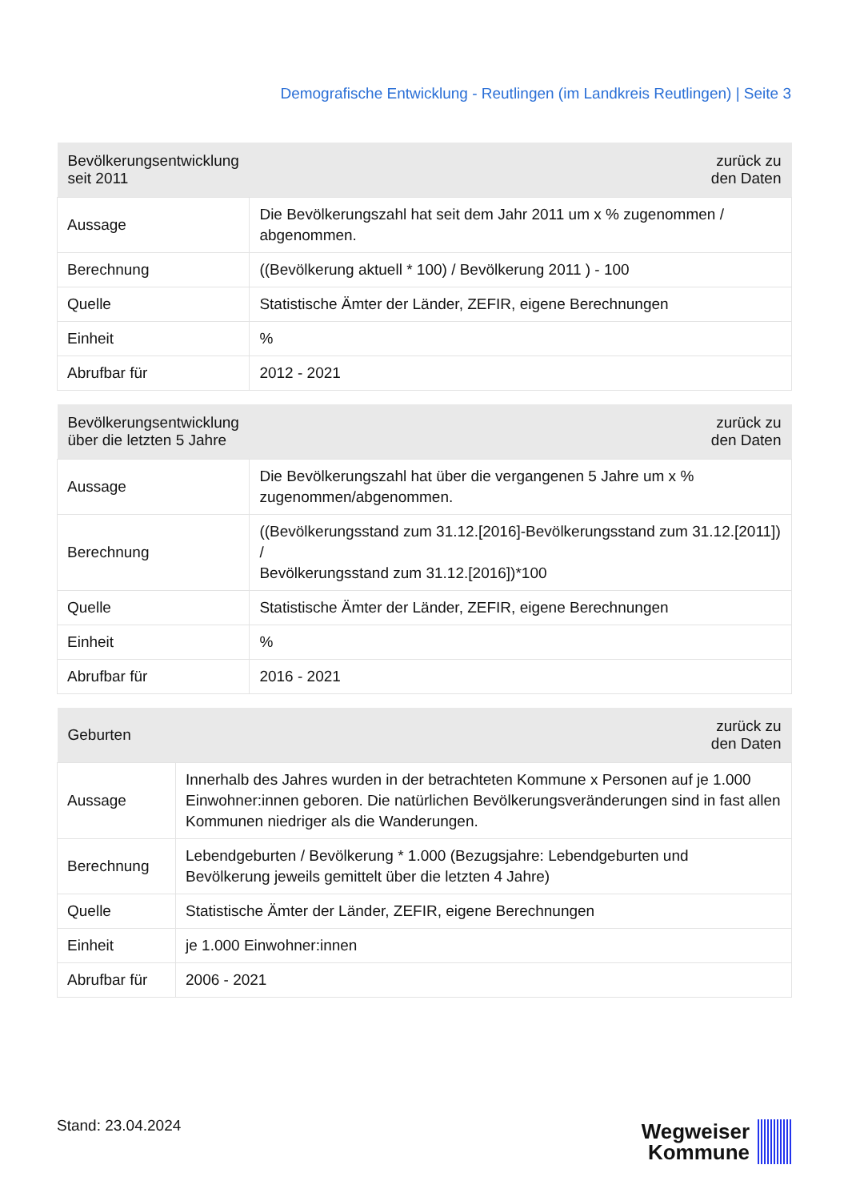Demografische Entwicklung - Reutlingen (im Landkreis Reutlingen) | Seite 3
| Bevölkerungsentwicklung seit 2011 | zurück zu den Daten |
| --- | --- |
| Aussage | Die Bevölkerungszahl hat seit dem Jahr 2011 um x % zugenommen / abgenommen. |
| Berechnung | ((Bevölkerung aktuell * 100) / Bevölkerung 2011 ) - 100 |
| Quelle | Statistische Ämter der Länder, ZEFIR, eigene Berechnungen |
| Einheit | % |
| Abrufbar für | 2012 - 2021 |
| Bevölkerungsentwicklung über die letzten 5 Jahre | zurück zu den Daten |
| --- | --- |
| Aussage | Die Bevölkerungszahl hat über die vergangenen 5 Jahre um x % zugenommen/abgenommen. |
| Berechnung | ((Bevölkerungsstand zum 31.12.[2016]-Bevölkerungsstand zum 31.12.[2011]) / Bevölkerungsstand zum 31.12.[2016])*100 |
| Quelle | Statistische Ämter der Länder, ZEFIR, eigene Berechnungen |
| Einheit | % |
| Abrufbar für | 2016 - 2021 |
| Geburten | zurück zu den Daten |
| --- | --- |
| Aussage | Innerhalb des Jahres wurden in der betrachteten Kommune x Personen auf je 1.000 Einwohner:innen geboren. Die natürlichen Bevölkerungsveränderungen sind in fast allen Kommunen niedriger als die Wanderungen. |
| Berechnung | Lebendgeburten / Bevölkerung * 1.000 (Bezugsjahre: Lebendgeburten und Bevölkerung jeweils gemittelt über die letzten 4 Jahre) |
| Quelle | Statistische Ämter der Länder, ZEFIR, eigene Berechnungen |
| Einheit | je 1.000 Einwohner:innen |
| Abrufbar für | 2006 - 2021 |
Stand: 23.04.2024
Wegweiser
Kommune